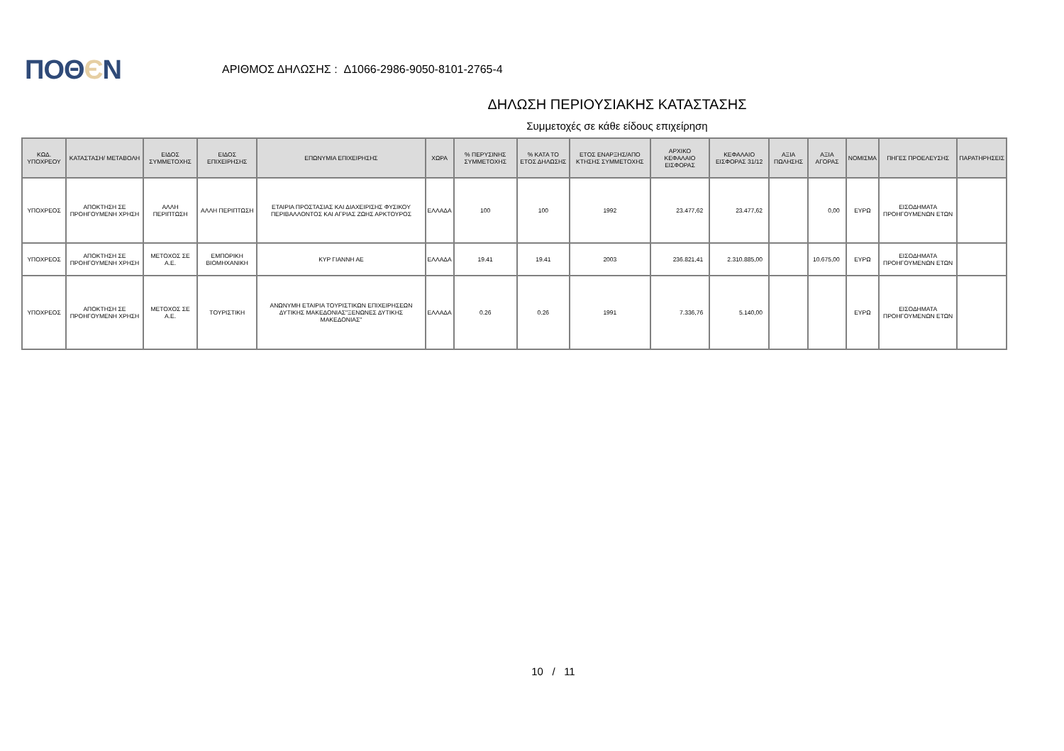ΠΟΘЄΝ
ΑΡΙΘΜΟΣ ΔΗΛΩΣΗΣ : Δ1066-2986-9050-8101-2765-4
ΔΗΛΩΣΗ ΠΕΡΙΟΥΣΙΑΚΗΣ ΚΑΤΑΣΤΑΣΗΣ
Συμμετοχές σε κάθε είδους επιχείρηση
| ΚΩΔ. ΥΠΟΧΡΕΟΥ | ΚΑΤΑΣΤΑΣΗ/ ΜΕΤΑΒΟΛΗ | ΕΙΔΟΣ ΣΥΜΜΕΤΟΧΗΣ | ΕΙΔΟΣ ΕΠΙΧΕΙΡΗΣΗΣ | ΕΠΩΝΥΜΙΑ ΕΠΙΧΕΙΡΗΣΗΣ | ΧΩΡΑ | % ΠΕΡΥΣΙΝΗΣ ΣΥΜΜΕΤΟΧΗΣ | % ΚΑΤΑ ΤΟ ΕΤΟΣ ΔΗΛΩΣΗΣ | ΕΤΟΣ ΕΝΑΡΞΗΣ/ΑΠΟ ΚΤΗΣΗΣ ΣΥΜΜΕΤΟΧΗΣ | ΑΡΧΙΚΟ ΚΕΦΑΛΑΙΟ ΕΙΣΦΟΡΑΣ | ΚΕΦΑΛΑΙΟ ΕΙΣΦΟΡΑΣ 31/12 | ΑΞΙΑ ΠΩΛΗΣΗΣ | ΑΞΙΑ ΑΓΟΡΑΣ | ΝΟΜΙΣΜΑ | ΠΗΓΕΣ ΠΡΟΕΛΕΥΣΗΣ | ΠΑΡΑΤΗΡΗΣΕΙΣ |
| --- | --- | --- | --- | --- | --- | --- | --- | --- | --- | --- | --- | --- | --- | --- | --- |
| ΥΠΟΧΡΕΟΣ | ΑΠΟΚΤΗΣΗ ΣΕ ΠΡΟΗΓΟΥΜΕΝΗ ΧΡΗΣΗ | ΑΛΛΗ ΠΕΡΙΠΤΩΣΗ | ΑΛΛΗ ΠΕΡΙΠΤΩΣΗ | ΕΤΑΙΡΙΑ ΠΡΟΣΤΑΣΙΑΣ ΚΑΙ ΔΙΑΧΕΙΡΙΣΗΣ ΦΥΣΙΚΟΥ ΠΕΡΙΒΑΛΛΟΝΤΟΣ ΚΑΙ ΑΓΡΙΑΣ ΖΩΗΣ ΑΡΚΤΟΥΡΟΣ | ΕΛΛΑΔΑ | 100 | 100 | 1992 | 23.477,62 | 23.477,62 | | 0,00 | ΕΥΡΩ | ΕΙΣΟΔΗΜΑΤΑ ΠΡΟΗΓΟΥΜΕΝΩΝ ΕΤΩΝ | |
| ΥΠΟΧΡΕΟΣ | ΑΠΟΚΤΗΣΗ ΣΕ ΠΡΟΗΓΟΥΜΕΝΗ ΧΡΗΣΗ | ΜΕΤΟΧΟΣ ΣΕ Α.Ε. | ΕΜΠΟΡΙΚΗ ΒΙΟΜΗΧΑΝΙΚΗ | ΚΥΡ ΓΙΑΝΝΗ ΑΕ | ΕΛΛΑΔΑ | 19.41 | 19.41 | 2003 | 236.821,41 | 2.310.885,00 | | 10.675,00 | ΕΥΡΩ | ΕΙΣΟΔΗΜΑΤΑ ΠΡΟΗΓΟΥΜΕΝΩΝ ΕΤΩΝ | |
| ΥΠΟΧΡΕΟΣ | ΑΠΟΚΤΗΣΗ ΣΕ ΠΡΟΗΓΟΥΜΕΝΗ ΧΡΗΣΗ | ΜΕΤΟΧΟΣ ΣΕ Α.Ε. | ΤΟΥΡΙΣΤΙΚΗ | ΑΝΩΝΥΜΗ ΕΤΑΙΡΙΑ ΤΟΥΡΙΣΤΙΚΩΝ ΕΠΙΧΕΙΡΗΣΕΩΝ ΔΥΤΙΚΗΣ ΜΑΚΕΔΟΝΙΑΣ"ΞΕΝΩΝΕΣ ΔΥΤΙΚΗΣ ΜΑΚΕΔΟΝΙΑΣ" | ΕΛΛΑΔΑ | 0.26 | 0.26 | 1991 | 7.336,76 | 5.140,00 | | | ΕΥΡΩ | ΕΙΣΟΔΗΜΑΤΑ ΠΡΟΗΓΟΥΜΕΝΩΝ ΕΤΩΝ | |
10 / 11